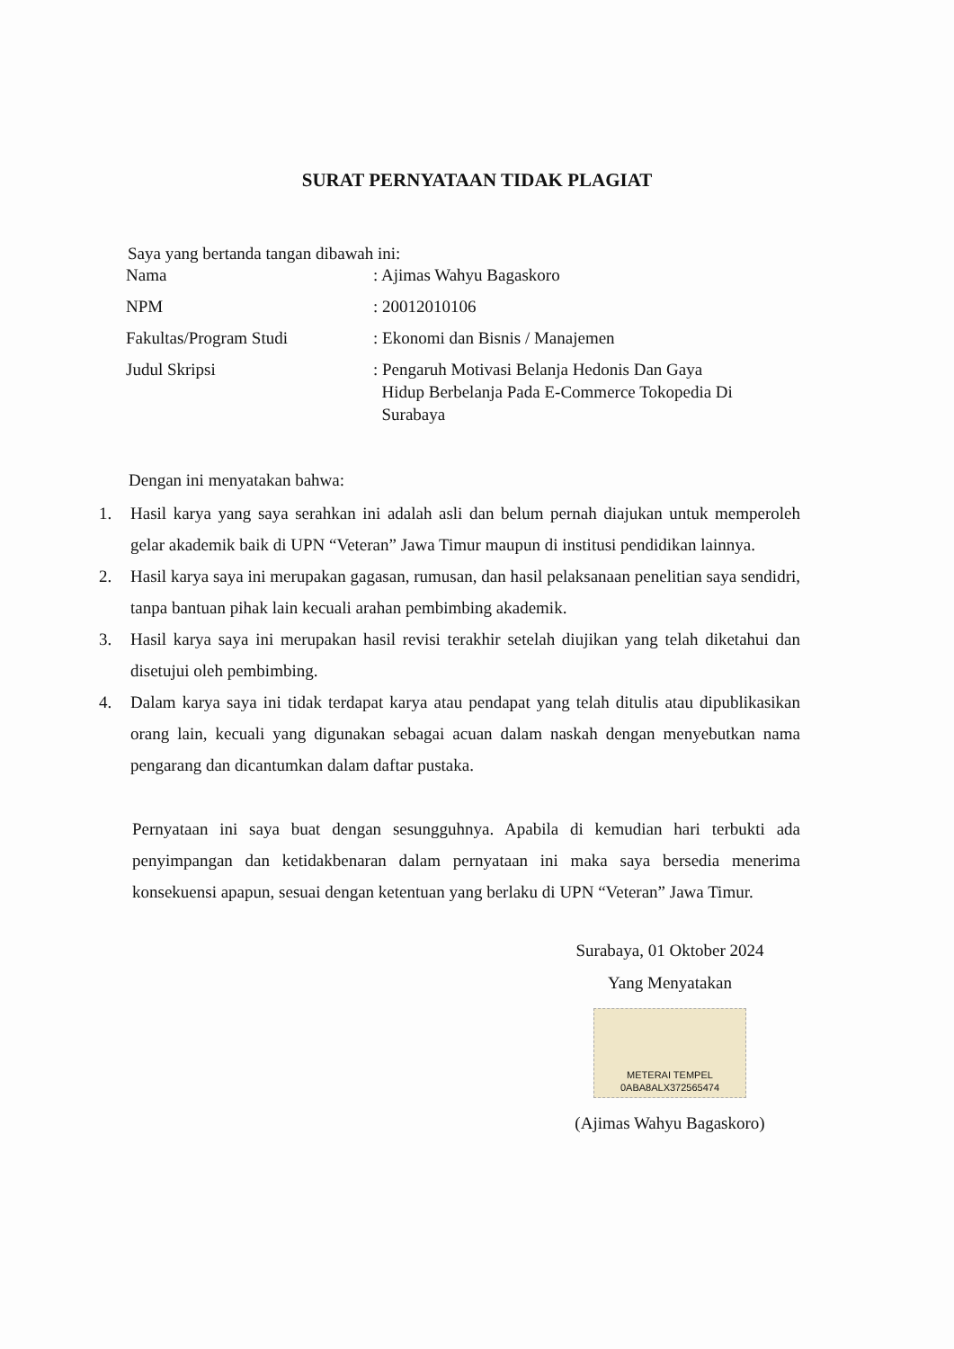SURAT PERNYATAAN TIDAK PLAGIAT
Saya yang bertanda tangan dibawah ini:
| Nama | : Ajimas Wahyu Bagaskoro |
| NPM | : 20012010106 |
| Fakultas/Program Studi | : Ekonomi dan Bisnis / Manajemen |
| Judul Skripsi | : Pengaruh Motivasi Belanja Hedonis Dan Gaya Hidup Berbelanja Pada E-Commerce Tokopedia Di Surabaya |
Dengan ini menyatakan bahwa:
1. Hasil karya yang saya serahkan ini adalah asli dan belum pernah diajukan untuk memperoleh gelar akademik baik di UPN “Veteran” Jawa Timur maupun di institusi pendidikan lainnya.
2. Hasil karya saya ini merupakan gagasan, rumusan, dan hasil pelaksanaan penelitian saya sendidri, tanpa bantuan pihak lain kecuali arahan pembimbing akademik.
3. Hasil karya saya ini merupakan hasil revisi terakhir setelah diujikan yang telah diketahui dan disetujui oleh pembimbing.
4. Dalam karya saya ini tidak terdapat karya atau pendapat yang telah ditulis atau dipublikasikan orang lain, kecuali yang digunakan sebagai acuan dalam naskah dengan menyebutkan nama pengarang dan dicantumkan dalam daftar pustaka.
Pernyataan ini saya buat dengan sesungguhnya. Apabila di kemudian hari terbukti ada penyimpangan dan ketidakbenaran dalam pernyataan ini maka saya bersedia menerima konsekuensi apapun, sesuai dengan ketentuan yang berlaku di UPN “Veteran” Jawa Timur.
Surabaya, 01 Oktober 2024
Yang Menyatakan
METERAI TEMPEL
0ABA8ALX372565474
(Ajimas Wahyu Bagaskoro)